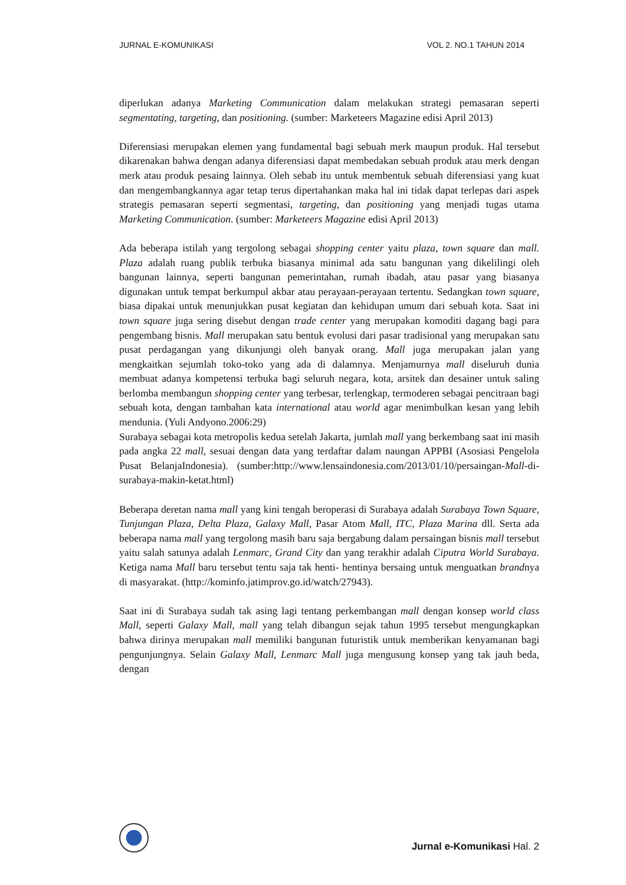JURNAL E-KOMUNIKASI VOL 2. NO.1 TAHUN 2014
diperlukan adanya Marketing Communication dalam melakukan strategi pemasaran seperti segmentating, targeting, dan positioning. (sumber: Marketeers Magazine edisi April 2013)
Diferensiasi merupakan elemen yang fundamental bagi sebuah merk maupun produk. Hal tersebut dikarenakan bahwa dengan adanya diferensiasi dapat membedakan sebuah produk atau merk dengan merk atau produk pesaing lainnya. Oleh sebab itu untuk membentuk sebuah diferensiasi yang kuat dan mengembangkannya agar tetap terus dipertahankan maka hal ini tidak dapat terlepas dari aspek strategis pemasaran seperti segmentasi, targeting, dan positioning yang menjadi tugas utama Marketing Communication. (sumber: Marketeers Magazine edisi April 2013)
Ada beberapa istilah yang tergolong sebagai shopping center yaitu plaza, town square dan mall. Plaza adalah ruang publik terbuka biasanya minimal ada satu bangunan yang dikelilingi oleh bangunan lainnya, seperti bangunan pemerintahan, rumah ibadah, atau pasar yang biasanya digunakan untuk tempat berkumpul akbar atau perayaan-perayaan tertentu. Sedangkan town square, biasa dipakai untuk menunjukkan pusat kegiatan dan kehidupan umum dari sebuah kota. Saat ini town square juga sering disebut dengan trade center yang merupakan komoditi dagang bagi para pengembang bisnis. Mall merupakan satu bentuk evolusi dari pasar tradisional yang merupakan satu pusat perdagangan yang dikunjungi oleh banyak orang. Mall juga merupakan jalan yang mengkaitkan sejumlah toko-toko yang ada di dalamnya. Menjamurnya mall diseluruh dunia membuat adanya kompetensi terbuka bagi seluruh negara, kota, arsitek dan desainer untuk saling berlomba membangun shopping center yang terbesar, terlengkap, termoderen sebagai pencitraan bagi sebuah kota, dengan tambahan kata international atau world agar menimbulkan kesan yang lebih mendunia. (Yuli Andyono.2006:29)
Surabaya sebagai kota metropolis kedua setelah Jakarta, jumlah mall yang berkembang saat ini masih pada angka 22 mall, sesuai dengan data yang terdaftar dalam naungan APPBI (Asosiasi Pengelola Pusat BelanjaIndonesia). (sumber:http://www.lensaindonesia.com/2013/01/10/persaingan-Mall-di-surabaya-makin-ketat.html)
Beberapa deretan nama mall yang kini tengah beroperasi di Surabaya adalah Surabaya Town Square, Tunjungan Plaza, Delta Plaza, Galaxy Mall, Pasar Atom Mall, ITC, Plaza Marina dll. Serta ada beberapa nama mall yang tergolong masih baru saja bergabung dalam persaingan bisnis mall tersebut yaitu salah satunya adalah Lenmarc, Grand City dan yang terakhir adalah Ciputra World Surabaya. Ketiga nama Mall baru tersebut tentu saja tak henti- hentinya bersaing untuk menguatkan brandnya di masyarakat. (http://kominfo.jatimprov.go.id/watch/27943).
Saat ini di Surabaya sudah tak asing lagi tentang perkembangan mall dengan konsep world class Mall, seperti Galaxy Mall, mall yang telah dibangun sejak tahun 1995 tersebut mengungkapkan bahwa dirinya merupakan mall memiliki bangunan futuristik untuk memberikan kenyamanan bagi pengunjungnya. Selain Galaxy Mall, Lenmarc Mall juga mengusung konsep yang tak jauh beda, dengan
Jurnal e-Komunikasi Hal. 2